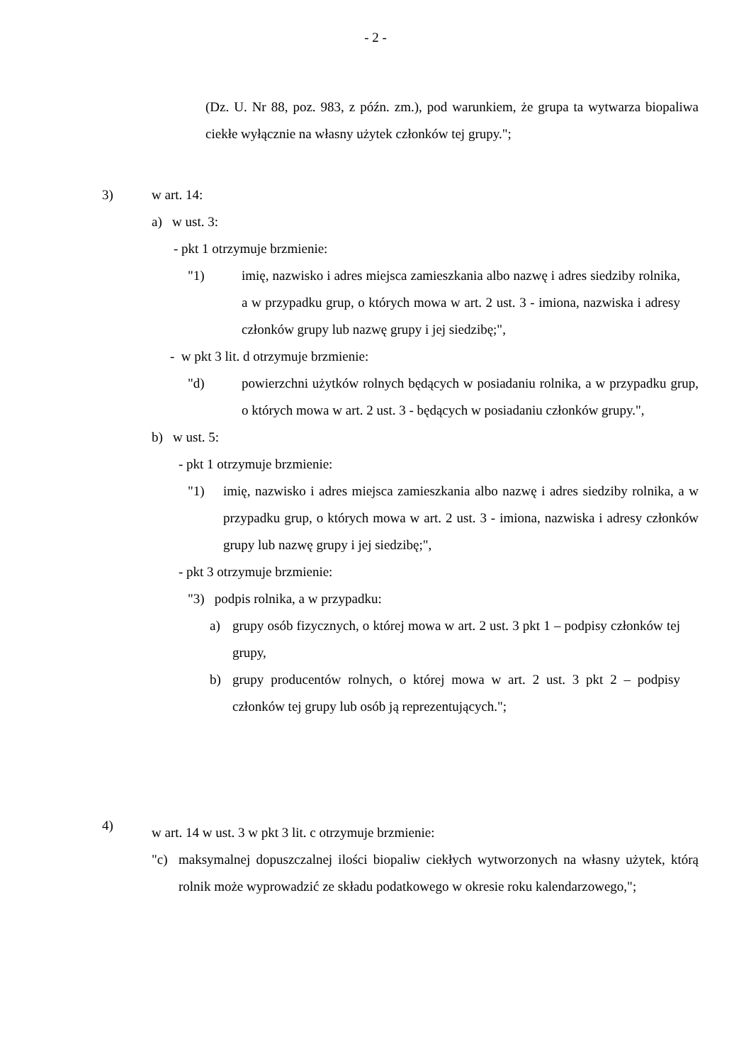- 2 -
(Dz. U. Nr 88, poz. 983, z późn. zm.), pod warunkiem, że grupa ta wytwarza biopaliwa ciekłe wyłącznie na własny użytek członków tej grupy.";
3) w art. 14:
a) w ust. 3:
- pkt 1 otrzymuje brzmienie:
"1) imię, nazwisko i adres miejsca zamieszkania albo nazwę i adres siedziby rolnika, a w przypadku grup, o których mowa w art. 2 ust. 3 - imiona, nazwiska i adresy członków grupy lub nazwę grupy i jej siedzibę;",
- w pkt 3 lit. d otrzymuje brzmienie:
"d) powierzchni użytków rolnych będących w posiadaniu rolnika, a w przypadku grup, o których mowa w art. 2 ust. 3 - będących w posiadaniu członków grupy.",
b) w ust. 5:
- pkt 1 otrzymuje brzmienie:
"1) imię, nazwisko i adres miejsca zamieszkania albo nazwę i adres siedziby rolnika, a w przypadku grup, o których mowa w art. 2 ust. 3 - imiona, nazwiska i adresy członków grupy lub nazwę grupy i jej siedzibę;",
- pkt 3 otrzymuje brzmienie:
"3) podpis rolnika, a w przypadku:
a) grupy osób fizycznych, o której mowa w art. 2 ust. 3 pkt 1 – podpisy członków tej grupy,
b) grupy producentów rolnych, o której mowa w art. 2 ust. 3 pkt 2 – podpisy członków tej grupy lub osób ją reprezentujących.";
4) w art. 14 w ust. 3 w pkt 3 lit. c otrzymuje brzmienie:
"c) maksymalnej dopuszczalnej ilości biopaliw ciekłych wytworzonych na własny użytek, którą rolnik może wyprowadzić ze składu podatkowego w okresie roku kalendarzowego,";